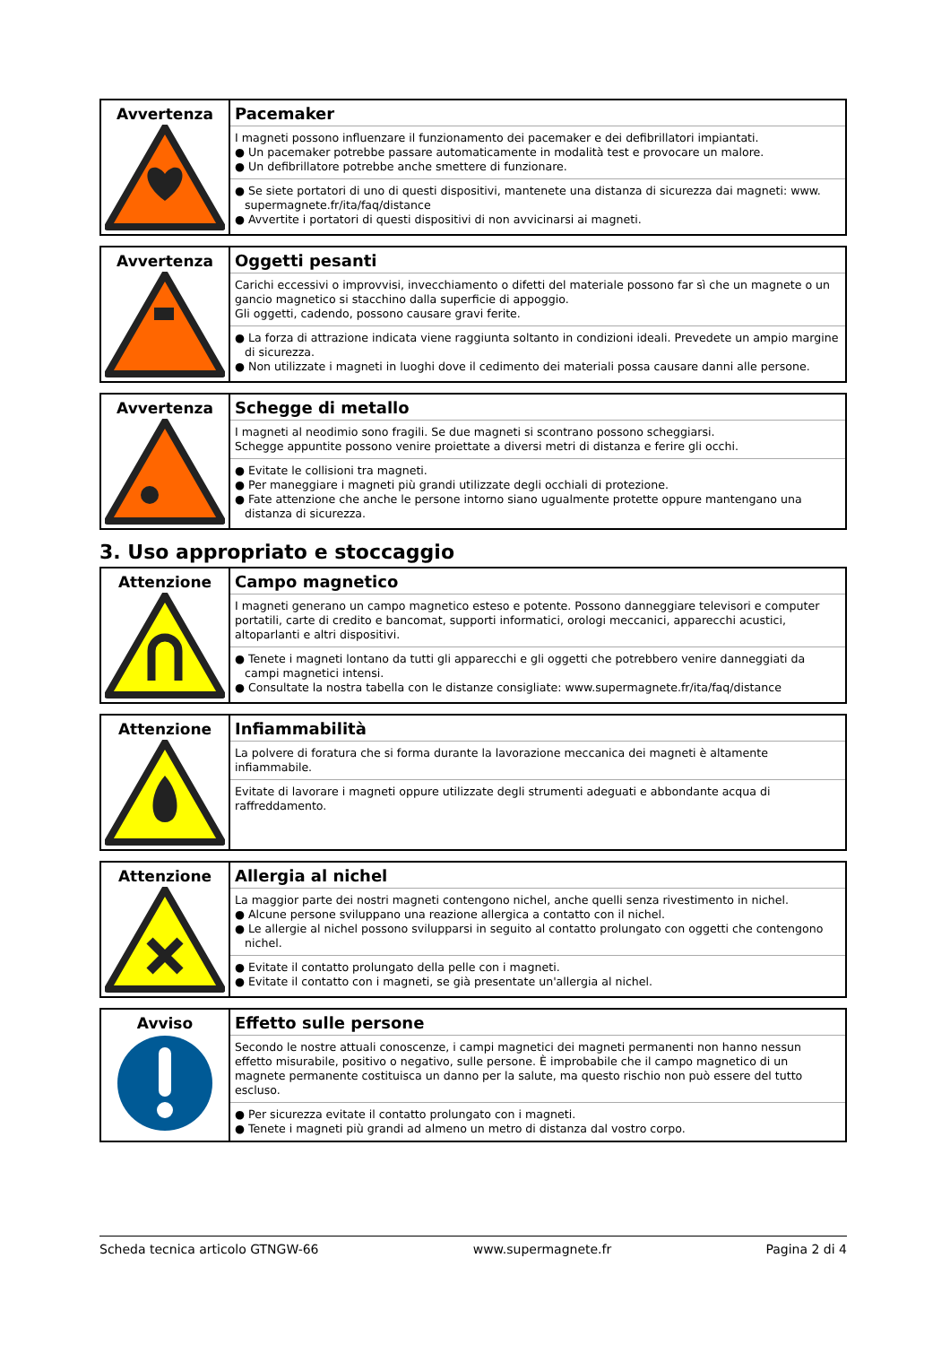| Avvertenza | Pacemaker I magneti possono influenzare il funzionamento dei pacemaker e dei defibrillatori impiantati. ● Un pacemaker potrebbe passare automaticamente in modalità test e provocare un malore. ● Un defibrillatore potrebbe anche smettere di funzionare. ● Se siete portatori di uno di questi dispositivi, mantenete una distanza di sicurezza dai magneti: www. supermagnete.fr/ita/faq/distance ● Avvertite i portatori di questi dispositivi di non avvicinarsi ai magneti. |
| Avvertenza | Oggetti pesanti Carichi eccessivi o improvvisi, invecchiamento o difetti del materiale possono far sì che un magnete o un gancio magnetico si stacchino dalla superficie di appoggio. Gli oggetti, cadendo, possono causare gravi ferite. ● La forza di attrazione indicata viene raggiunta soltanto in condizioni ideali. Prevedete un ampio margine di sicurezza. ● Non utilizzate i magneti in luoghi dove il cedimento dei materiali possa causare danni alle persone. |
| Avvertenza | Schegge di metallo I magneti al neodimio sono fragili. Se due magneti si scontrano possono scheggiarsi. Schegge appuntite possono venire proiettate a diversi metri di distanza e ferire gli occhi. ● Evitate le collisioni tra magneti. ● Per maneggiare i magneti più grandi utilizzate degli occhiali di protezione. ● Fate attenzione che anche le persone intorno siano ugualmente protette oppure mantengano una distanza di sicurezza. |
3. Uso appropriato e stoccaggio
| Attenzione | Campo magnetico I magneti generano un campo magnetico esteso e potente. Possono danneggiare televisori e computer portatili, carte di credito e bancomat, supporti informatici, orologi meccanici, apparecchi acustici, altoparlanti e altri dispositivi. ● Tenete i magneti lontano da tutti gli apparecchi e gli oggetti che potrebbero venire danneggiati da campi magnetici intensi. ● Consultate la nostra tabella con le distanze consigliate: www.supermagnete.fr/ita/faq/distance |
| Attenzione | Infiammabilità La polvere di foratura che si forma durante la lavorazione meccanica dei magneti è altamente infiammabile. Evitate di lavorare i magneti oppure utilizzate degli strumenti adeguati e abbondante acqua di raffreddamento. |
| Attenzione | Allergia al nichel La maggior parte dei nostri magneti contengono nichel, anche quelli senza rivestimento in nichel. ● Alcune persone sviluppano una reazione allergica a contatto con il nichel. ● Le allergie al nichel possono svilupparsi in seguito al contatto prolungato con oggetti che contengono nichel. ● Evitate il contatto prolungato della pelle con i magneti. ● Evitate il contatto con i magneti, se già presentate un'allergia al nichel. |
| Avviso | Effetto sulle persone Secondo le nostre attuali conoscenze, i campi magnetici dei magneti permanenti non hanno nessun effetto misurabile, positivo o negativo, sulle persone. È improbabile che il campo magnetico di un magnete permanente costituisca un danno per la salute, ma questo rischio non può essere del tutto escluso. ● Per sicurezza evitate il contatto prolungato con i magneti. ● Tenete i magneti più grandi ad almeno un metro di distanza dal vostro corpo. |
Scheda tecnica articolo GTNGW-66 www.supermagnete.fr Pagina 2 di 4